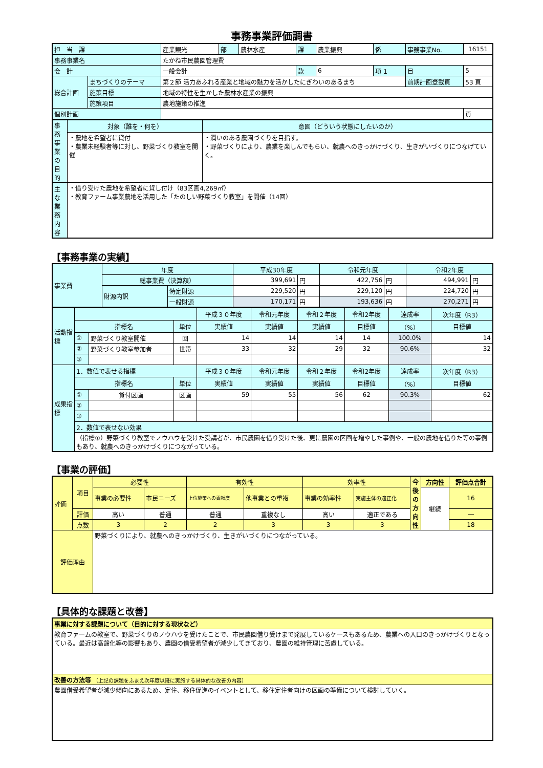事務事業評価調書
| 担 当 課 | | 産業観光 | 部 | 農林水産 | 課 | 農業振興 | 係 | 事務事業No. | 16151 |
| 事務事業名 | | たかね市民農園管理費 | | | | | | | |
| 会 計 | | 一般会計 | | | 款 | 6 | 項 1 | 目 | 5 |
| 総合計画 | まちづくりのテーマ | 第２節 活力あふれる産業と地域の魅力を活かしたにぎわいのあるまち | | | | | | 前期計画登載頁 | 53 頁 |
| | 施策目標 | 地域の特性を生かした農林水産業の振興 | | | | | | | |
| | 施策項目 | 農地施策の推進 | | | | | | | |
| 個別計画 | | | | | | | | | 頁 |
| 事務事業の目的 | 対象（誰を・何を） | 意図（どういう状態にしたいのか） |
| | ・農地を希望者に貸付 ・農業未経験者等に対し、野菜づくり教室を開催 | ・潤いのある農園づくりを目指す。 ・野菜づくりにより、農業を楽しんでもらい、就農へのきっかけづくり、生きがいづくりにつなげていく。 |
| 主な業務内容 | ・借り受けた農地を希望者に貸し付け（83区画4,269㎡） ・教育ファーム事業農地を活用した「たのしい野菜づくり教室」を開催（14回） | |
【事務事業の実績】
| 事業費 | 年度 | | 平成30年度 | | 令和元年度 | | 令和2年度 | |
| | 総事業費（決算額） | | 399,691 | 円 | 422,756 | 円 | 494,991 | 円 |
| | 財源内訳 | 特定財源 | 229,520 | 円 | 229,120 | 円 | 224,720 | 円 |
| | | 一般財源 | 170,171 | 円 | 193,636 | 円 | 270,271 | 円 |
| 活動指標 | | | | 平成３０年度 | 令和元年度 | 令和２年度 | 令和2年度 | 達成率 | 次年度（R3） |
| | 指標名 | | 単位 | 実績値 | 実績値 | 実績値 | 目標値 | （%） | 目標値 |
| | ① | 野菜づくり教室開催 | 回 | 14 | 14 | 14 | 14 | 100.0% | 14 |
| | ② | 野菜づくり教室参加者 | 世帯 | 33 | 32 | 29 | 32 | 90.6% | 32 |
| | ③ | | | | | | | | |
| 成果指標 | 1．数値で表せる指標 | | | 平成３０年度 | 令和元年度 | 令和２年度 | 令和2年度 | 達成率 | 次年度（R3） |
| | 指標名 | | 単位 | 実績値 | 実績値 | 実績値 | 目標値 | （%） | 目標値 |
| | ① | 貸付区画 | 区画 | 59 | 55 | 56 | 62 | 90.3% | 62 |
| | ② | | | | | | | | |
| | ③ | | | | | | | | |
| | 2．数値で表せない効果 | | | | | | | | |
| | （指標①）野菜づくり教室でノウハウを受けた受講者が、市民農園を借り受けた後、更に農園の区画を増やした事例や、一般の農地を借りた等の事例もあり、就農へのきっかけづくりにつながっている。 | | | | | | | | |
【事業の評価】
| 評価 | 項目 | 必要性 | | 有効性 | | 効率性 | | 今後の方向性 | 方向性 | 評価点合計 |
| | | 事業の必要性 | 市民ニーズ | 上位施策への貢献度 | 他事業との重複 | 事業の効率性 | 実施主体の適正化 | | 継続 | 16 |
| | 評価 | 高い | 普通 | 普通 | 重複なし | 高い | 適正である | | | ― |
| | 点数 | 3 | 2 | 2 | 3 | 3 | 3 | | | 18 |
| 評価理由 | | 野菜づくりにより、就農へのきっかけづくり、生きがいづくりにつながっている。 | | | | | | | | |
【具体的な課題と改善】
| 事業に対する課題について（目的に対する現状など） |
| 教育ファームの教室で、野菜づくりのノウハウを受けたことで、市民農園借り受けまで発展しているケースもあるため、農業への入口のきっかけづくりとなっている。最近は高齢化等の影響もあり、農園の借受希望者が減少してきており、農園の維持管理に苦慮している。 |
| 改善の方法等 （上記の課題をふまえ次年度以降に実施する具体的な改善の内容） |
| 農園借受希望者が減少傾向にあるため、定住、移住促進のイベントとして、移住定住者向けの区画の準備について検討していく。 |